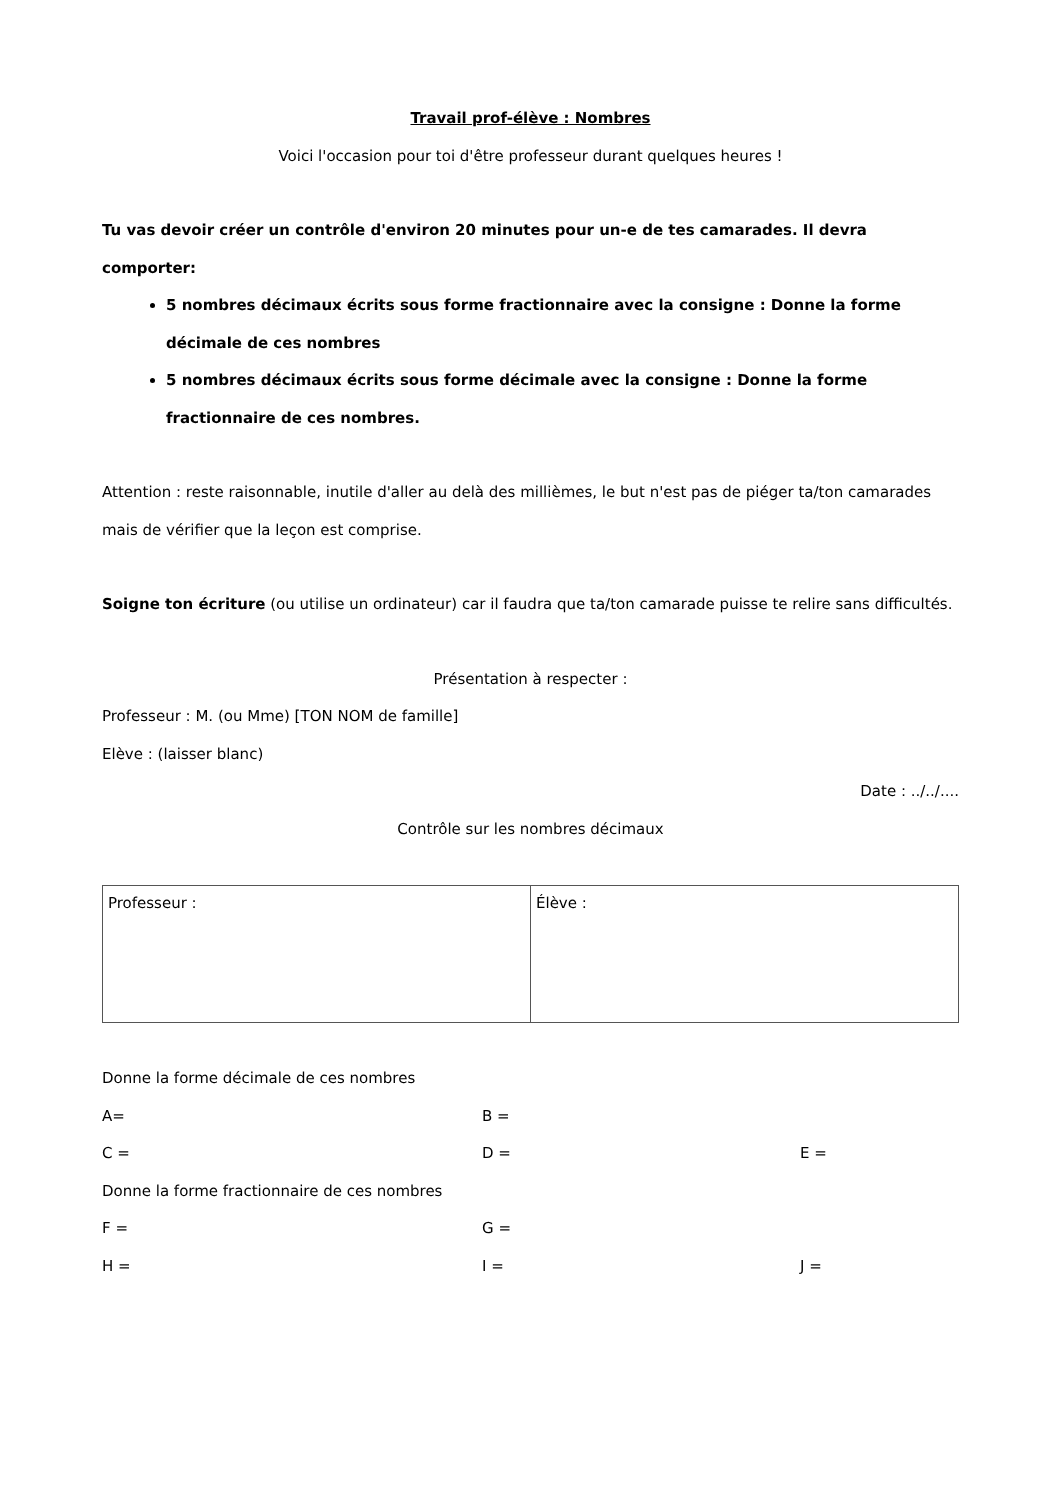Travail prof-élève : Nombres
Voici l'occasion pour toi d'être professeur durant quelques heures !
Tu vas devoir créer un contrôle d'environ 20 minutes pour un-e de tes camarades. Il devra comporter:
5 nombres décimaux écrits sous forme fractionnaire avec la consigne : Donne la forme décimale de ces nombres
5 nombres décimaux écrits sous forme décimale avec la consigne : Donne la forme fractionnaire de ces nombres.
Attention : reste raisonnable, inutile d'aller au delà des millièmes, le but n'est pas de piéger ta/ton camarades mais de vérifier que la leçon est comprise.
Soigne ton écriture (ou utilise un ordinateur) car il faudra que ta/ton camarade puisse te relire sans difficultés.
Présentation à respecter :
Professeur : M. (ou Mme) [TON NOM de famille]
Elève : (laisser blanc)
Date : ../../....
Contrôle sur les nombres décimaux
| Professeur : | Élève : |
Donne la forme décimale de ces nombres
A= B =
C = D = E =
Donne la forme fractionnaire de ces nombres
F = G =
H = I = J =